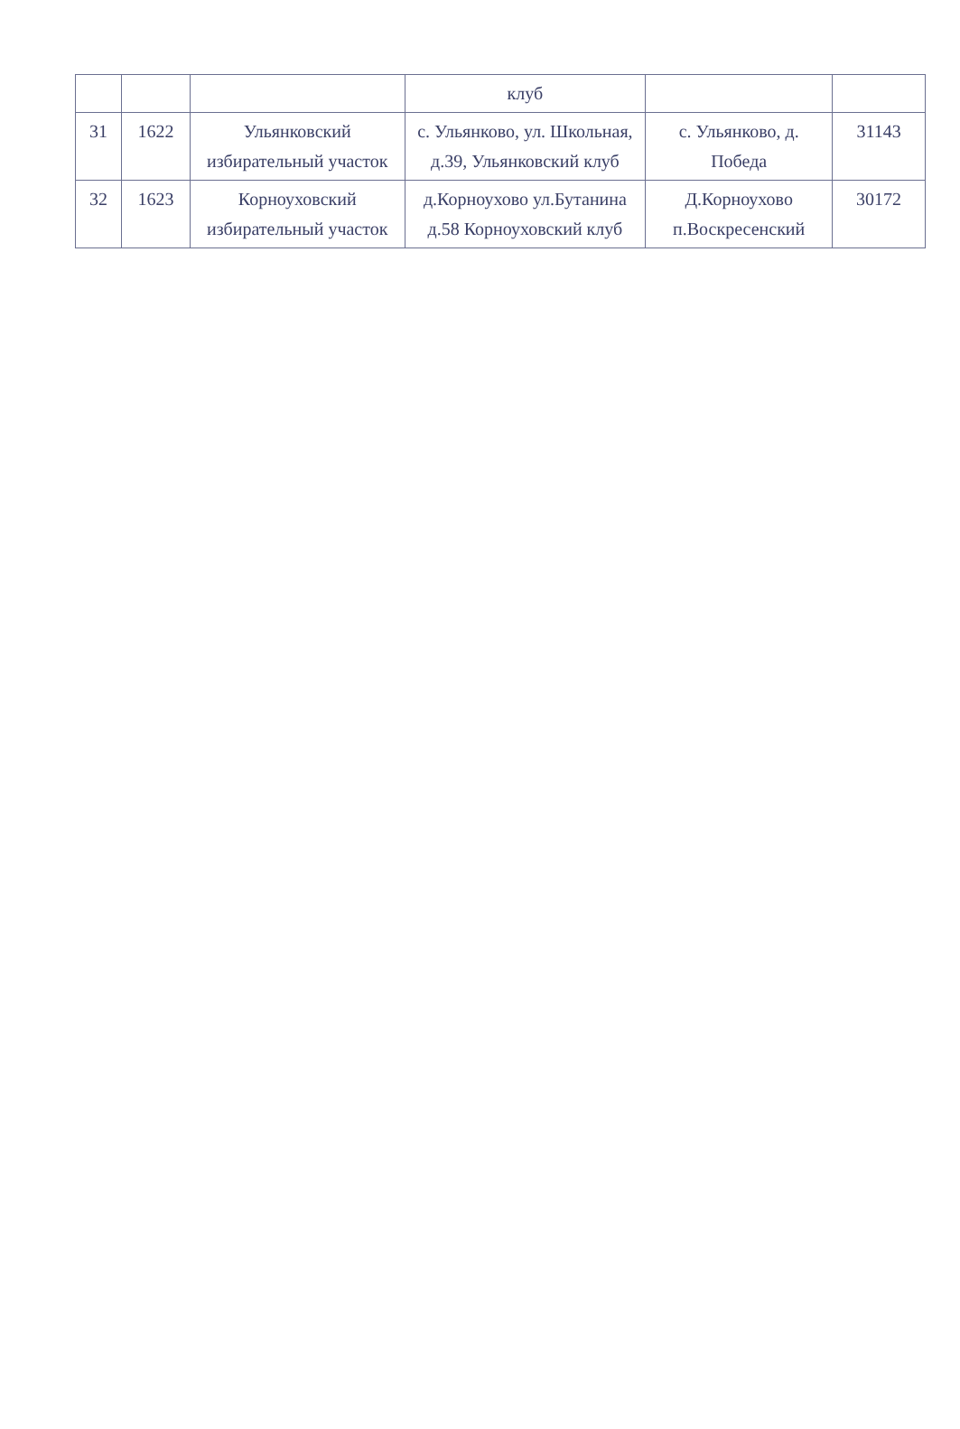| | | | клуб | | |
| 31 | 1622 | Ульянковский избирательный участок | с. Ульянково, ул. Школьная, д.39, Ульянковский клуб | с. Ульянково, д. Победа | 31143 |
| 32 | 1623 | Корноуховский избирательный участок | д.Корноухово ул.Бутанина д.58 Корноуховский клуб | Д.Корноухово п.Воскресенский | 30172 |